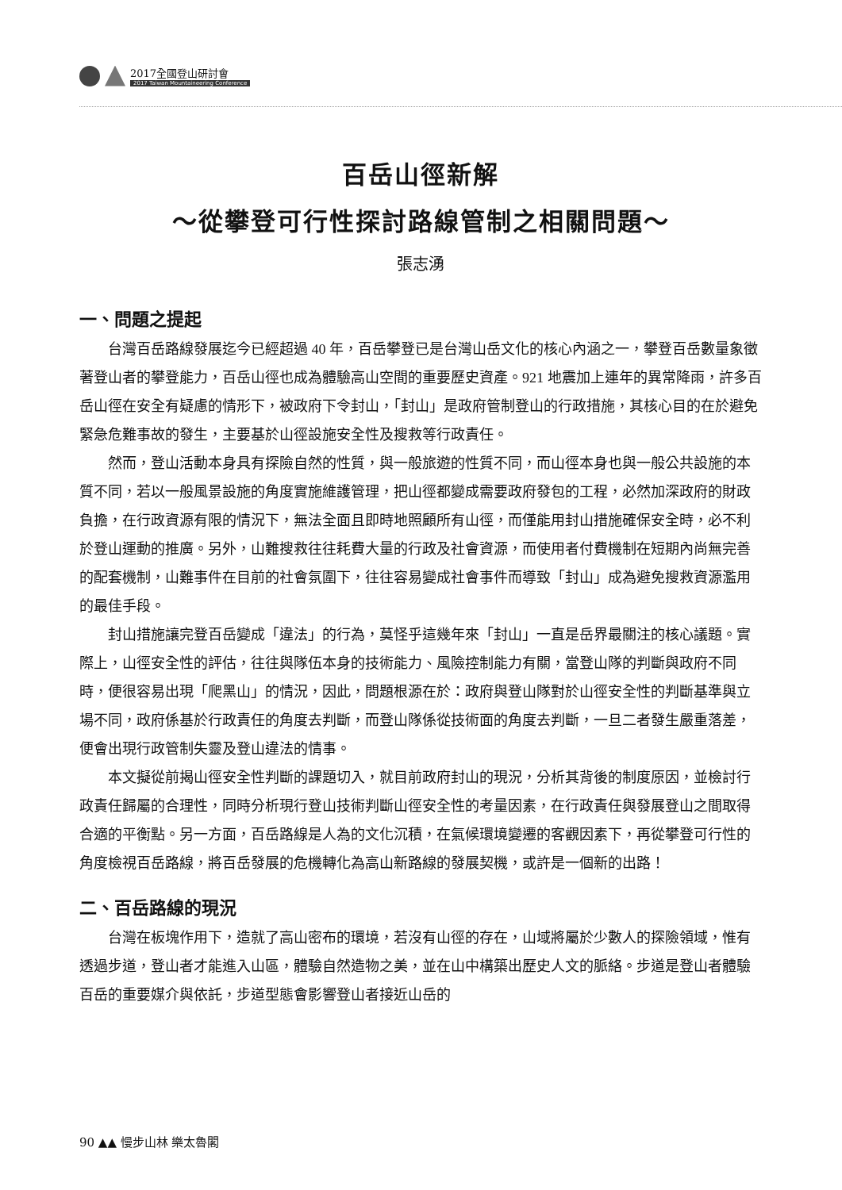2017全國登山研討會
2017 Taiwan Mountaineering Conference
百岳山徑新解
～從攀登可行性探討路線管制之相關問題～
張志湧
一、問題之提起
台灣百岳路線發展迄今已經超過 40 年，百岳攀登已是台灣山岳文化的核心內涵之一，攀登百岳數量象徵著登山者的攀登能力，百岳山徑也成為體驗高山空間的重要歷史資產。921 地震加上連年的異常降雨，許多百岳山徑在安全有疑慮的情形下，被政府下令封山，「封山」是政府管制登山的行政措施，其核心目的在於避免緊急危難事故的發生，主要基於山徑設施安全性及搜救等行政責任。
然而，登山活動本身具有探險自然的性質，與一般旅遊的性質不同，而山徑本身也與一般公共設施的本質不同，若以一般風景設施的角度實施維護管理，把山徑都變成需要政府發包的工程，必然加深政府的財政負擔，在行政資源有限的情況下，無法全面且即時地照顧所有山徑，而僅能用封山措施確保安全時，必不利於登山運動的推廣。另外，山難搜救往往耗費大量的行政及社會資源，而使用者付費機制在短期內尚無完善的配套機制，山難事件在目前的社會氛圍下，往往容易變成社會事件而導致「封山」成為避免搜救資源濫用的最佳手段。
封山措施讓完登百岳變成「違法」的行為，莫怪乎這幾年來「封山」一直是岳界最關注的核心議題。實際上，山徑安全性的評估，往往與隊伍本身的技術能力、風險控制能力有關，當登山隊的判斷與政府不同時，便很容易出現「爬黑山」的情況，因此，問題根源在於：政府與登山隊對於山徑安全性的判斷基準與立場不同，政府係基於行政責任的角度去判斷，而登山隊係從技術面的角度去判斷，一旦二者發生嚴重落差，便會出現行政管制失靈及登山違法的情事。
本文擬從前揭山徑安全性判斷的課題切入，就目前政府封山的現況，分析其背後的制度原因，並檢討行政責任歸屬的合理性，同時分析現行登山技術判斷山徑安全性的考量因素，在行政責任與發展登山之間取得合適的平衡點。另一方面，百岳路線是人為的文化沉積，在氣候環境變遷的客觀因素下，再從攀登可行性的角度檢視百岳路線，將百岳發展的危機轉化為高山新路線的發展契機，或許是一個新的出路！
二、百岳路線的現況
台灣在板塊作用下，造就了高山密布的環境，若沒有山徑的存在，山域將屬於少數人的探險領域，惟有透過步道，登山者才能進入山區，體驗自然造物之美，並在山中構築出歷史人文的脈絡。步道是登山者體驗百岳的重要媒介與依託，步道型態會影響登山者接近山岳的
90 ▲▲ 慢步山林 樂太魯閣